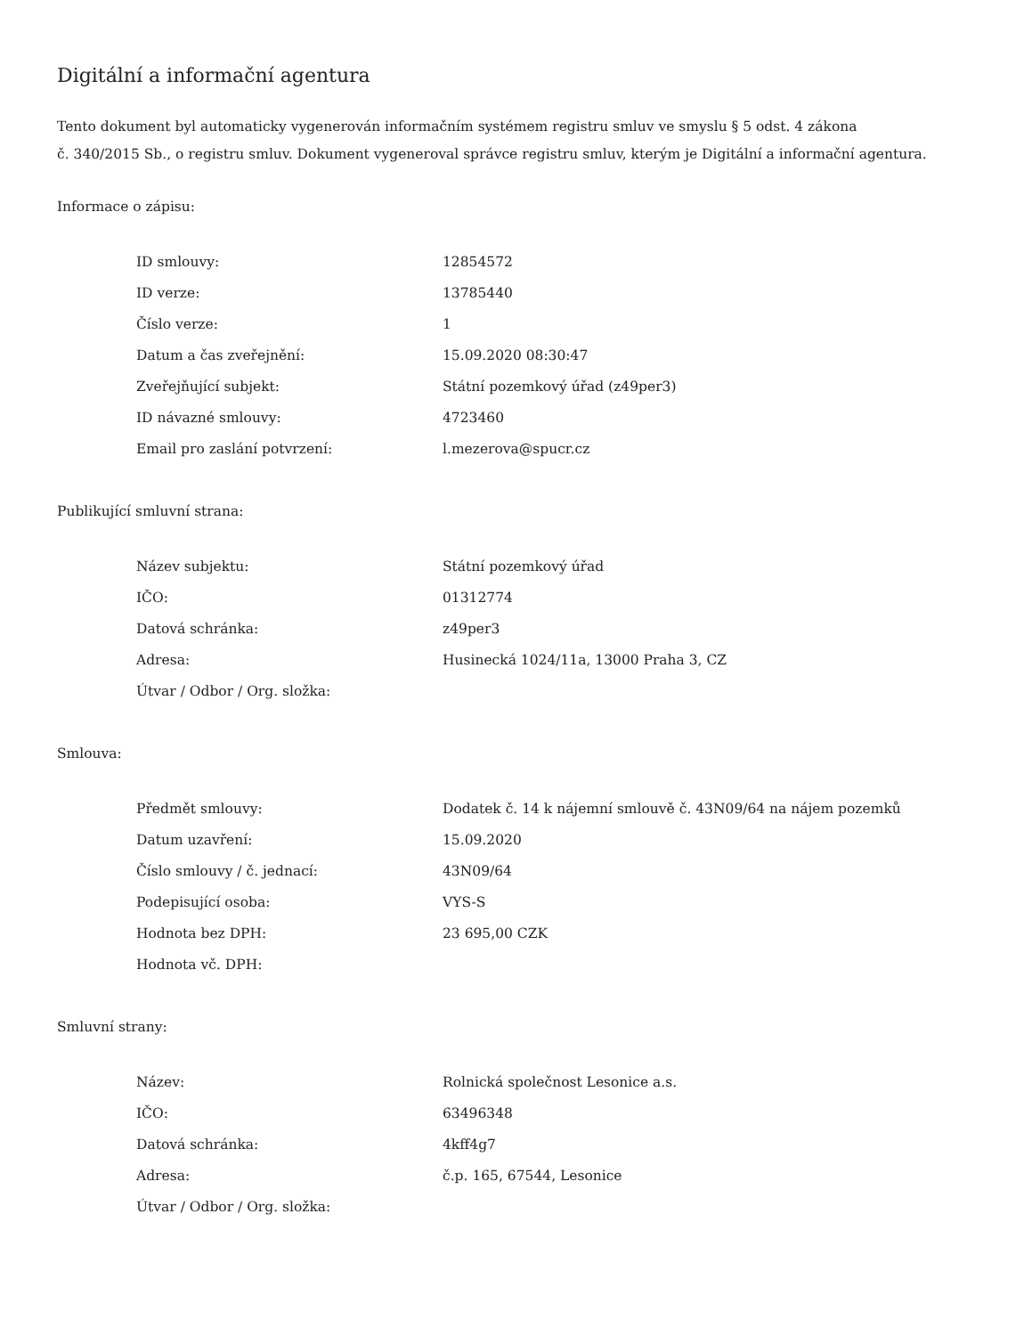Digitální a informační agentura
Tento dokument byl automaticky vygenerován informačním systémem registru smluv ve smyslu § 5 odst. 4 zákona
č. 340/2015 Sb., o registru smluv. Dokument vygeneroval správce registru smluv, kterým je Digitální a informační agentura.
Informace o zápisu:
| ID smlouvy: | 12854572 |
| ID verze: | 13785440 |
| Číslo verze: | 1 |
| Datum a čas zveřejnění: | 15.09.2020 08:30:47 |
| Zveřejňující subjekt: | Státní pozemkový úřad (z49per3) |
| ID návazné smlouvy: | 4723460 |
| Email pro zaslání potvrzení: | l.mezerova@spucr.cz |
Publikující smluvní strana:
| Název subjektu: | Státní pozemkový úřad |
| IČO: | 01312774 |
| Datová schránka: | z49per3 |
| Adresa: | Husinecká 1024/11a, 13000 Praha 3, CZ |
| Útvar / Odbor / Org. složka: | |
Smlouva:
| Předmět smlouvy: | Dodatek č. 14 k nájemní smlouvě č. 43N09/64 na nájem pozemků |
| Datum uzavření: | 15.09.2020 |
| Číslo smlouvy / č. jednací: | 43N09/64 |
| Podepisující osoba: | VYS-S |
| Hodnota bez DPH: | 23 695,00 CZK |
| Hodnota vč. DPH: | |
Smluvní strany:
| Název: | Rolnická společnost Lesonice a.s. |
| IČO: | 63496348 |
| Datová schránka: | 4kff4g7 |
| Adresa: | č.p. 165, 67544, Lesonice |
| Útvar / Odbor / Org. složka: | |